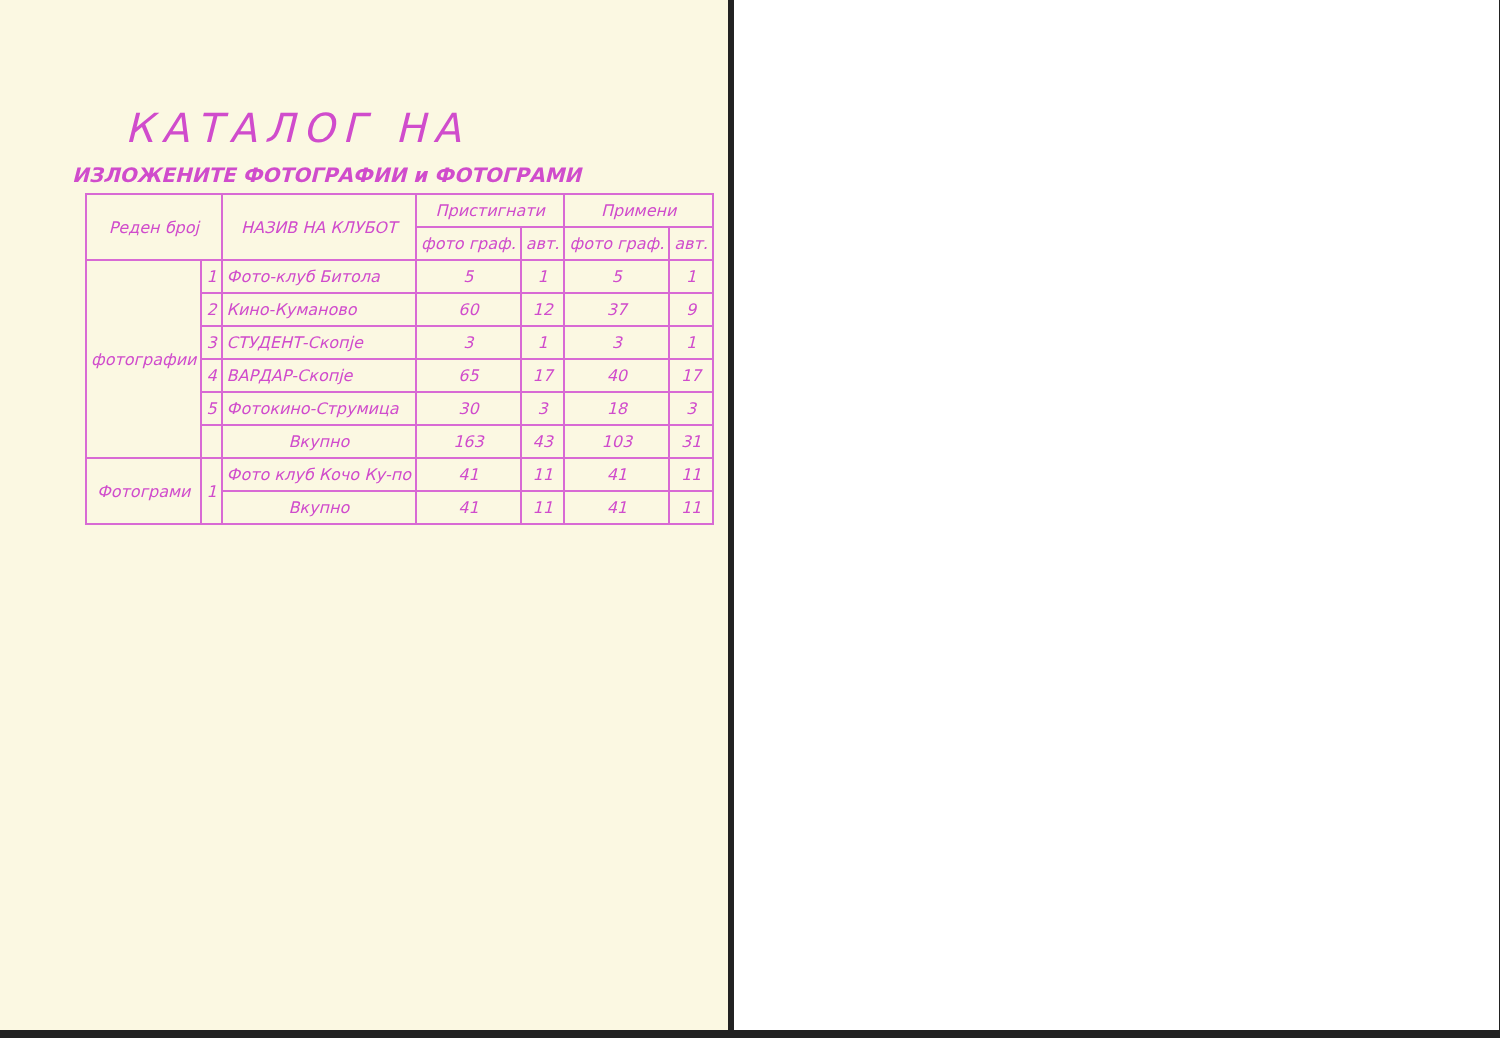КАТАЛОГ НА
ИЗЛОЖЕНИТЕ ФОТОГРАФИИ и ФОТОГРАМИ
| Реден број | | НАЗИВ НА КЛУБОТ | Пристигнати | | Примени | |
| --- | --- | --- | --- | --- | --- | --- |
| | | | фото граф. | авт. | фото граф. | авт. |
| фотографии | 1 | Фото-клуб Битола | 5 | 1 | 5 | 1 |
| | 2 | Кино-Куманово | 60 | 12 | 37 | 9 |
| | 3 | СТУДЕНТ-Скопје | 3 | 1 | 3 | 1 |
| | 4 | ВАРДАР-Скопје | 65 | 17 | 40 | 17 |
| | 5 | Фотокино-Струмица | 30 | 3 | 18 | 3 |
| | | Вкупно | 163 | 43 | 103 | 31 |
| Фотограми | 1 | Фото клуб Кочо Ку-по | 41 | 11 | 41 | 11 |
| | | Вкупно | 41 | 11 | 41 | 11 |